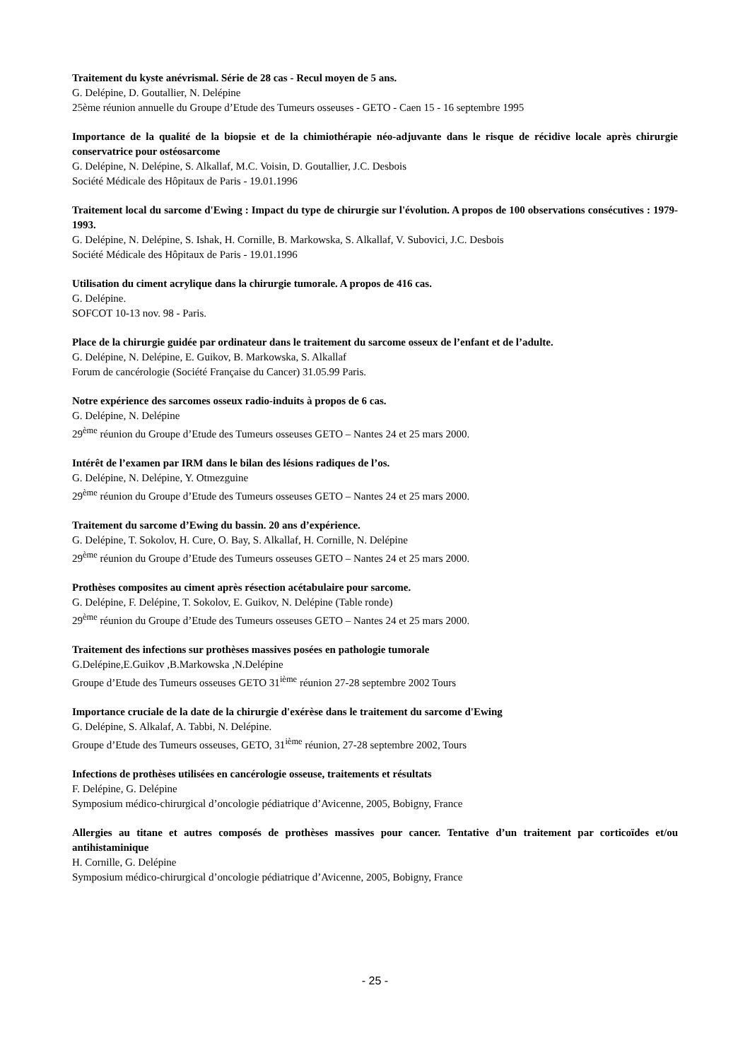Traitement du kyste anévrismal. Série de 28 cas - Recul moyen de 5 ans.
G. Delépine, D. Goutallier, N. Delépine
25ème réunion annuelle du Groupe d’Etude des Tumeurs osseuses - GETO - Caen 15 - 16 septembre 1995
Importance de la qualité de la biopsie et de la chimiothérapie néo-adjuvante dans le risque de récidive locale après chirurgie conservatrice pour ostéosarcome
G. Delépine, N. Delépine, S. Alkallaf, M.C. Voisin, D. Goutallier, J.C. Desbois
Société Médicale des Hôpitaux de Paris - 19.01.1996
Traitement local du sarcome d'Ewing : Impact du type de chirurgie sur l'évolution. A propos de 100 observations consécutives : 1979- 1993.
G. Delépine, N. Delépine, S. Ishak, H. Cornille, B. Markowska, S. Alkallaf, V. Subovici, J.C. Desbois
Société Médicale des Hôpitaux de Paris - 19.01.1996
Utilisation du ciment acrylique dans la chirurgie tumorale. A propos de 416 cas.
G. Delépine.
SOFCOT 10-13 nov. 98 - Paris.
Place de la chirurgie guidée par ordinateur dans le traitement du sarcome osseux de l’enfant et de l’adulte.
G. Delépine, N. Delépine, E. Guikov, B. Markowska, S. Alkallaf
Forum de cancérologie (Société Française du Cancer) 31.05.99 Paris.
Notre expérience des sarcomes osseux radio-induits à propos de 6 cas.
G. Delépine, N. Delépine
29<sup>ème</sup> réunion du Groupe d’Etude des Tumeurs osseuses GETO – Nantes 24 et 25 mars 2000.
Intérêt de l’examen par IRM dans le bilan des lésions radiques de l’os.
G. Delépine, N. Delépine, Y. Otmezguine
29<sup>ème</sup> réunion du Groupe d’Etude des Tumeurs osseuses GETO – Nantes 24 et 25 mars 2000.
Traitement du sarcome d’Ewing du bassin. 20 ans d’expérience.
G. Delépine, T. Sokolov, H. Cure, O. Bay, S. Alkallaf, H. Cornille, N. Delépine
29<sup>ème</sup> réunion du Groupe d’Etude des Tumeurs osseuses GETO – Nantes 24 et 25 mars 2000.
Prothèses composites au ciment après résection acétabulaire pour sarcome.
G. Delépine, F. Delépine, T. Sokolov, E. Guikov, N. Delépine (Table ronde)
29<sup>ème</sup> réunion du Groupe d’Etude des Tumeurs osseuses GETO – Nantes 24 et 25 mars 2000.
Traitement des infections sur prothèses massives posées en pathologie tumorale
G.Delépine,E.Guikov ,B.Markowska ,N.Delépine
Groupe d’Etude des Tumeurs osseuses GETO 31<sup>ième</sup> réunion 27-28 septembre 2002 Tours
Importance cruciale de la date de la chirurgie d'exérèse dans le traitement du sarcome d'Ewing
G. Delépine, S. Alkalaf, A. Tabbi, N. Delépine.
Groupe d’Etude des Tumeurs osseuses, GETO, 31<sup>ième</sup> réunion, 27-28 septembre 2002, Tours
Infections de prothèses utilisées en cancérologie osseuse, traitements et résultats
F. Delépine, G. Delépine
Symposium médico-chirurgical d’oncologie pédiatrique d’Avicenne, 2005, Bobigny, France
Allergies au titane et autres composés de prothèses massives pour cancer. Tentative d’un traitement par corticoïdes et/ou antihistaminique
H. Cornille, G. Delépine
Symposium médico-chirurgical d’oncologie pédiatrique d’Avicenne, 2005, Bobigny, France
- 25 -